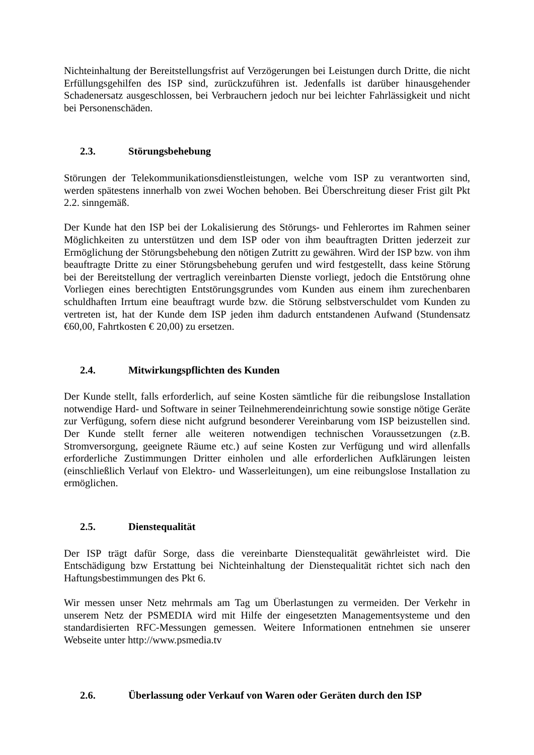Nichteinhaltung der Bereitstellungsfrist auf Verzögerungen bei Leistungen durch Dritte, die nicht Erfüllungsgehilfen des ISP sind, zurückzuführen ist. Jedenfalls ist darüber hinausgehender Schadenersatz ausgeschlossen, bei Verbrauchern jedoch nur bei leichter Fahrlässigkeit und nicht bei Personenschäden.
2.3. Störungsbehebung
Störungen der Telekommunikationsdienstleistungen, welche vom ISP zu verantworten sind, werden spätestens innerhalb von zwei Wochen behoben. Bei Überschreitung dieser Frist gilt Pkt 2.2. sinngemäß.
Der Kunde hat den ISP bei der Lokalisierung des Störungs- und Fehlerortes im Rahmen seiner Möglichkeiten zu unterstützen und dem ISP oder von ihm beauftragten Dritten jederzeit zur Ermöglichung der Störungsbehebung den nötigen Zutritt zu gewähren. Wird der ISP bzw. von ihm beauftragte Dritte zu einer Störungsbehebung gerufen und wird festgestellt, dass keine Störung bei der Bereitstellung der vertraglich vereinbarten Dienste vorliegt, jedoch die Entstörung ohne Vorliegen eines berechtigten Entstörungsgrundes vom Kunden aus einem ihm zurechenbaren schuldhaften Irrtum eine beauftragt wurde bzw. die Störung selbstverschuldet vom Kunden zu vertreten ist, hat der Kunde dem ISP jeden ihm dadurch entstandenen Aufwand (Stundensatz €60,00, Fahrtkosten € 20,00) zu ersetzen.
2.4. Mitwirkungspflichten des Kunden
Der Kunde stellt, falls erforderlich, auf seine Kosten sämtliche für die reibungslose Installation notwendige Hard- und Software in seiner Teilnehmerendeinrichtung sowie sonstige nötige Geräte zur Verfügung, sofern diese nicht aufgrund besonderer Vereinbarung vom ISP beizustellen sind. Der Kunde stellt ferner alle weiteren notwendigen technischen Voraussetzungen (z.B. Stromversorgung, geeignete Räume etc.) auf seine Kosten zur Verfügung und wird allenfalls erforderliche Zustimmungen Dritter einholen und alle erforderlichen Aufklärungen leisten (einschließlich Verlauf von Elektro- und Wasserleitungen), um eine reibungslose Installation zu ermöglichen.
2.5. Dienstequalität
Der ISP trägt dafür Sorge, dass die vereinbarte Dienstequalität gewährleistet wird. Die Entschädigung bzw Erstattung bei Nichteinhaltung der Dienstequalität richtet sich nach den Haftungsbestimmungen des Pkt 6.
Wir messen unser Netz mehrmals am Tag um Überlastungen zu vermeiden. Der Verkehr in unserem Netz der PSMEDIA wird mit Hilfe der eingesetzten Managementsysteme und den standardisierten RFC-Messungen gemessen. Weitere Informationen entnehmen sie unserer Webseite unter http://www.psmedia.tv
2.6. Überlassung oder Verkauf von Waren oder Geräten durch den ISP